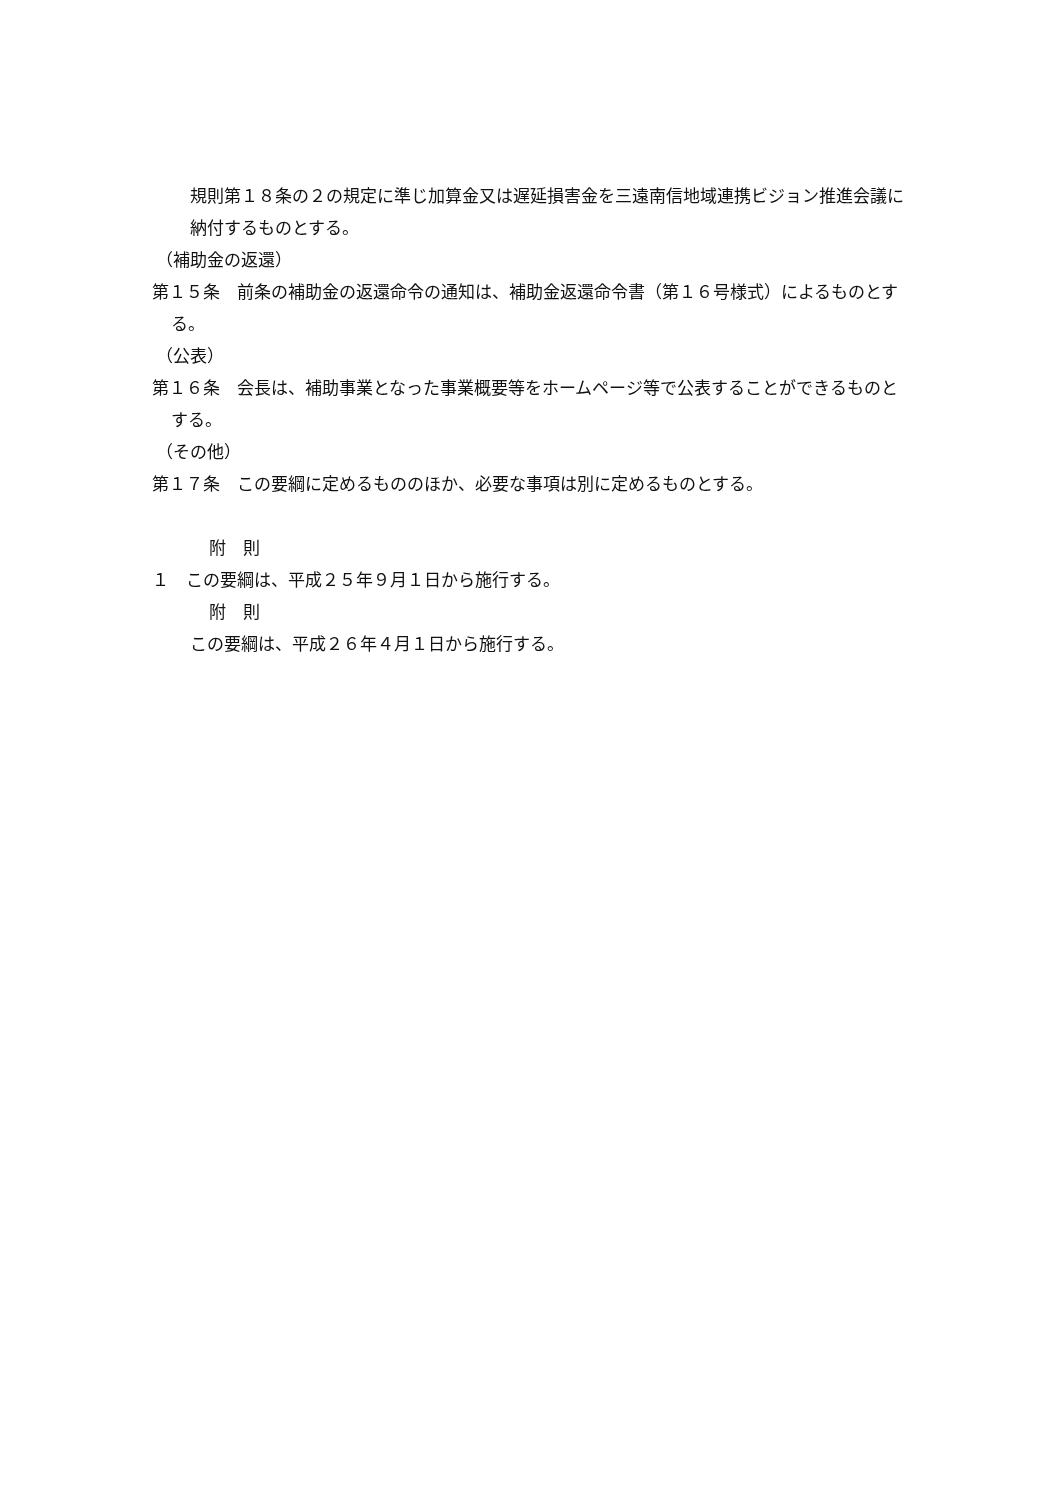規則第１８条の２の規定に準じ加算金又は遅延損害金を三遠南信地域連携ビジョン推進会議に納付するものとする。
（補助金の返還）
第１５条　前条の補助金の返還命令の通知は、補助金返還命令書（第１６号様式）によるものとする。
（公表）
第１６条　会長は、補助事業となった事業概要等をホームページ等で公表することができるものとする。
（その他）
第１７条　この要綱に定めるもののほか、必要な事項は別に定めるものとする。
附　則
１　この要綱は、平成２５年９月１日から施行する。
附　則
この要綱は、平成２６年４月１日から施行する。